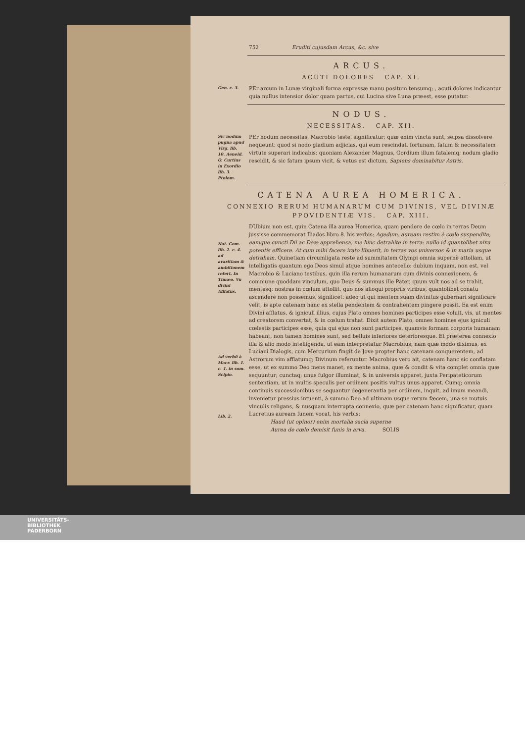752 Eruditi cujusdam Arcus, &c. sive
ARCUS.
ACUTI DOLORES CAP. XI.
Gen. c. 3.
PEr arcum in Lunæ virginali forma expressæ manu positum tensumq; , acuti dolores indicantur quia nullus intensior dolor quam partus, cui Lucina sive Luna præest, esse putatur.
NODUS.
NECESSITAS. CAP. XII.
Sic nodum pugna apud Virg. lib. 10. Aeneid. Q. Curtius in Exordio lib. 3. Ptolom.
PEr nodum necessitas, Macrobio teste, significatur; quæ enim vincta sunt, seipsa dissolvere nequeunt: quod si nodo gladium adjicias, qui eum rescindat, fortunam, fatum & necessitatem virtute superari indicabis: quoniam Alexander Magnus, Gordium illum fatalemq; nodum gladio rescidit, & sic fatum ipsum vicit, & vetus est dictum, Sapiens dominabitur Astris.
CATENA AUREA HOMERICA.
CONNEXIO RERUM HUMANARUM CUM DIVINIS, VEL DIVINÆ PPOVIDENTIÆ VIS. CAP. XIII.
Nat. Com. lib. 2. c. 4. ad avaritiam & ambitionem refert. In Timæo. Vu divini Afflatus.
Ad verbū à Macr. lib. 1. c. 1. in som. Scipio.
Lib. 2.
DUbium non est, quin Catena illa aurea Homerica, quam pendere de cœlo in terras Deum jussisse commemorat Iliados libro 8. his verbis: Agedum, auream restim è cœlo suspendite, eamque cuncti Dii ac Deæ apprehensa, me hinc detrahite in terra: nullo id quantolibet nixu potentis efficere. At cum mihi facere irato libuerit, in terras vos universos & in maria usque detraham. Quinetiam circumligata reste ad summitatem Olympi omnia supernè attollam, ut intelligatis quantum ego Deos simul atque homines antecello: dubium inquam, non est, vel Macrobio & Luciano testibus, quin illa rerum humanarum cum divinis connexionem, & commune quoddam vinculum, quo Deus & summus ille Pater, quum vult nos ad se trahit, mentesq; nostras in cœlum attollit, quo nos alioqui propriis viribus, quantolibet conatu ascendere non possemus, significet: adeo ut qui mentem suam divinitus gubernari significare velit, is apte catenam hanc ex stella pendentem & contrahentem pingere possit. Ea est enim Divini afflatus, & igniculi illius, cujus Plato omnes homines participes esse voluit, vis, ut mentes ad creatorem convertat, & in cœlum trahat. Dixit autem Plato, omnes homines ejus igniculi cœlestis participes esse, quia qui ejus non sunt participes, quamvis formam corporis humanam habeant, non tamen homines sunt, sed belluis inferiores deterioresque. Et præterea connexio illa & alio modo intelligenda, ut eam interpretatur Macrobius; nam quæ modo diximus, ex Luciani Dialogis, cum Mercurium fingit de Jove propter hanc catenam conquerentem, ad Astrorum vim afflatumq; Divinum referuntur. Macrobius vero ait, catenam hanc sic conflatam esse, ut ex summo Deo mens manet, ex mente anima, quæ & condit & vita complet omnia quæ sequuntur; cunctaq; unus fulgor illuminat, & in universis apparet, juxta Peripateticorum sententiam, ut in multis speculis per ordinem positis vultus unus apparet. Cumq; omnia continuis successionibus se sequantur degenerantia per ordinem, inquit, ad imum meandi, invenietur pressius intuenti, à summo Deo ad ultimam usque rerum fæcem, una se mutuis vinculis religans, & nusquam interrupta connexio, quæ per catenam hanc significatur, quam Lucretius auream funem vocat, his verbis:
Haud (ut opinor) enim mortalia sacla superne
Aurea de cœlo demisit funis in arva. SOLIS
UNIVERSITÄTS-
BIBLIOTHEK
PADERBORN